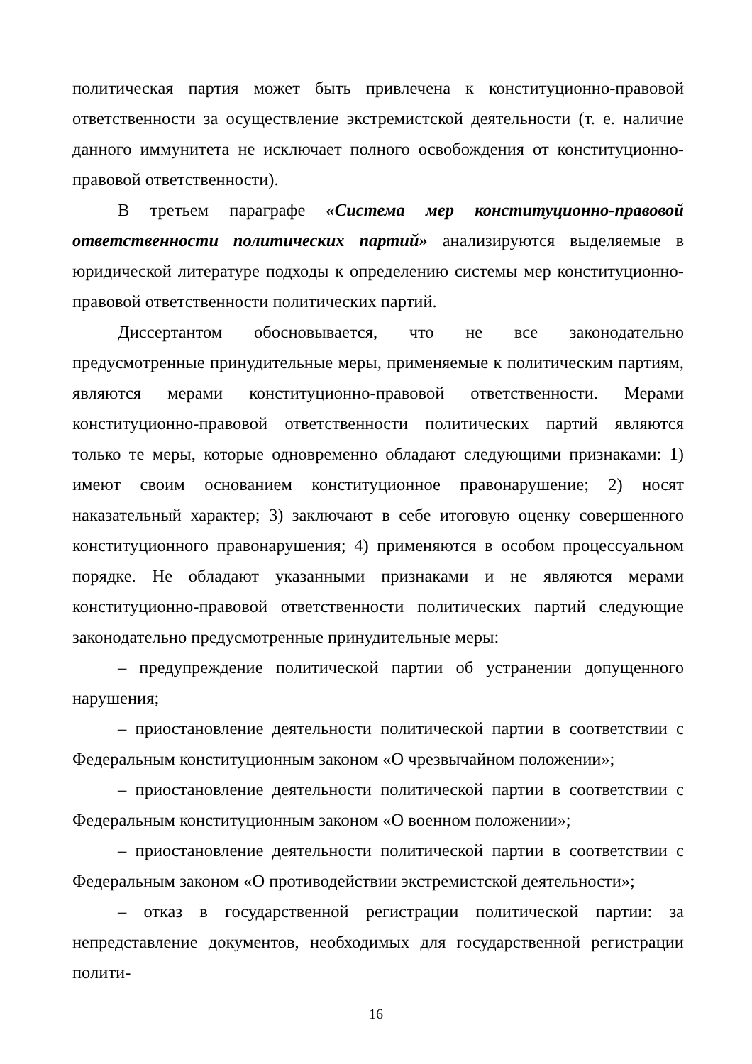политическая партия может быть привлечена к конституционно-правовой ответственности за осуществление экстремистской деятельности (т. е. наличие данного иммунитета не исключает полного освобождения от конституционно-правовой ответственности).
В третьем параграфе «Система мер конституционно-правовой ответственности политических партий» анализируются выделяемые в юридической литературе подходы к определению системы мер конституционно-правовой ответственности политических партий.
Диссертантом обосновывается, что не все законодательно предусмотренные принудительные меры, применяемые к политическим партиям, являются мерами конституционно-правовой ответственности. Мерами конституционно-правовой ответственности политических партий являются только те меры, которые одновременно обладают следующими признаками: 1) имеют своим основанием конституционное правонарушение; 2) носят наказательный характер; 3) заключают в себе итоговую оценку совершенного конституционного правонарушения; 4) применяются в особом процессуальном порядке. Не обладают указанными признаками и не являются мерами конституционно-правовой ответственности политических партий следующие законодательно предусмотренные принудительные меры:
– предупреждение политической партии об устранении допущенного нарушения;
– приостановление деятельности политической партии в соответствии с Федеральным конституционным законом «О чрезвычайном положении»;
– приостановление деятельности политической партии в соответствии с Федеральным конституционным законом «О военном положении»;
– приостановление деятельности политической партии в соответствии с Федеральным законом «О противодействии экстремистской деятельности»;
– отказ в государственной регистрации политической партии: за непредставление документов, необходимых для государственной регистрации полити-
16